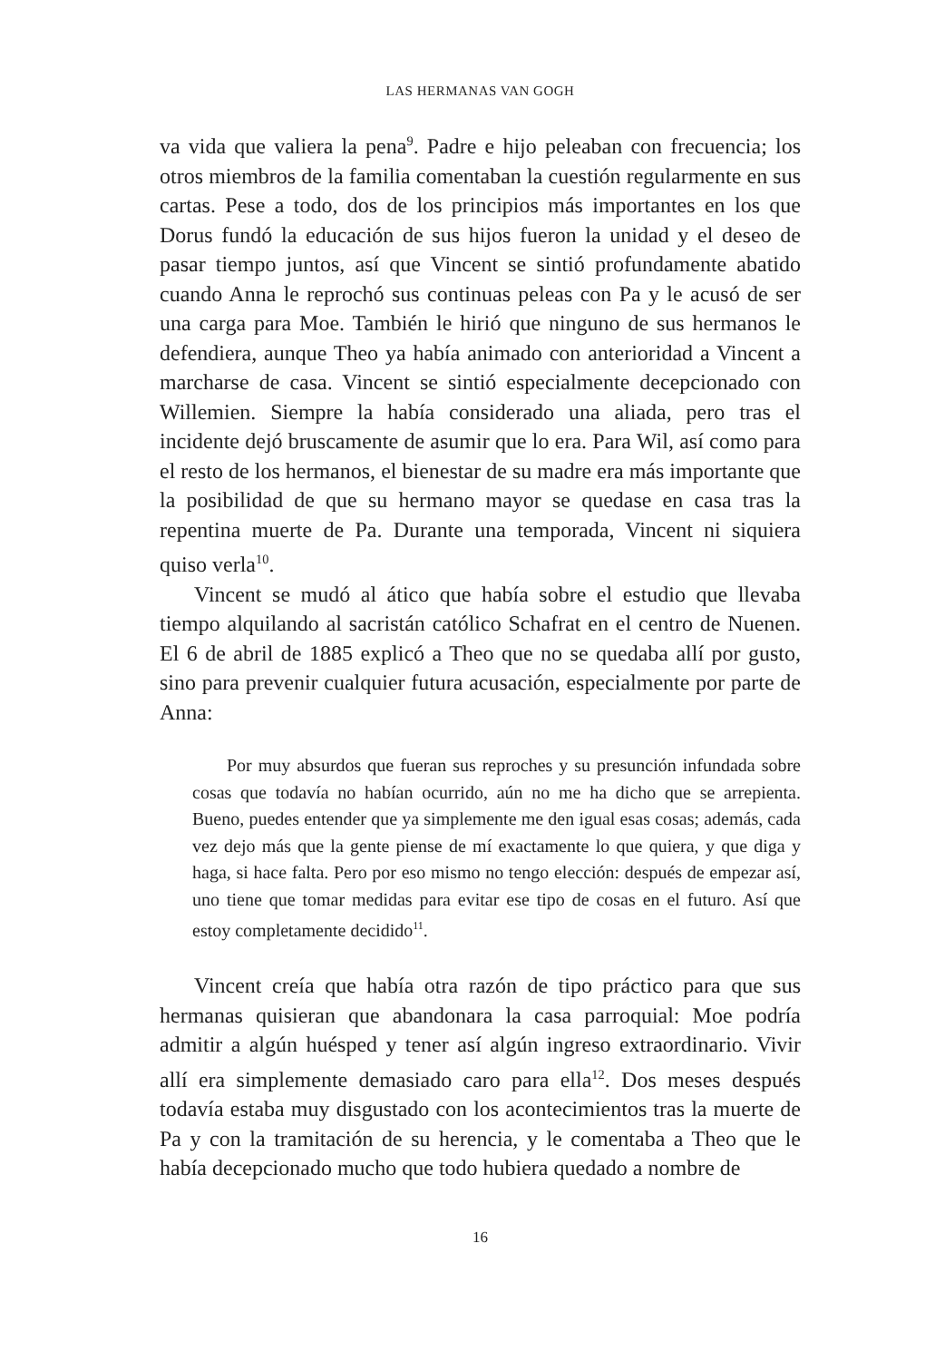LAS HERMANAS VAN GOGH
va vida que valiera la pena<sup>9</sup>. Padre e hijo peleaban con frecuencia; los otros miembros de la familia comentaban la cuestión regularmente en sus cartas. Pese a todo, dos de los principios más importantes en los que Dorus fundó la educación de sus hijos fueron la unidad y el deseo de pasar tiempo juntos, así que Vincent se sintió profundamente abatido cuando Anna le reprochó sus continuas peleas con Pa y le acusó de ser una carga para Moe. También le hirió que ninguno de sus hermanos le defendiera, aunque Theo ya había animado con anterioridad a Vincent a marcharse de casa. Vincent se sintió especialmente decepcionado con Willemien. Siempre la había considerado una aliada, pero tras el incidente dejó bruscamente de asumir que lo era. Para Wil, así como para el resto de los hermanos, el bienestar de su madre era más importante que la posibilidad de que su hermano mayor se quedase en casa tras la repentina muerte de Pa. Durante una temporada, Vincent ni siquiera quiso verla<sup>10</sup>.
Vincent se mudó al ático que había sobre el estudio que llevaba tiempo alquilando al sacristán católico Schafrat en el centro de Nuenen. El 6 de abril de 1885 explicó a Theo que no se quedaba allí por gusto, sino para prevenir cualquier futura acusación, especialmente por parte de Anna:
Por muy absurdos que fueran sus reproches y su presunción infundada sobre cosas que todavía no habían ocurrido, aún no me ha dicho que se arrepienta. Bueno, puedes entender que ya simplemente me den igual esas cosas; además, cada vez dejo más que la gente piense de mí exactamente lo que quiera, y que diga y haga, si hace falta. Pero por eso mismo no tengo elección: después de empezar así, uno tiene que tomar medidas para evitar ese tipo de cosas en el futuro. Así que estoy completamente decidido<sup>11</sup>.
Vincent creía que había otra razón de tipo práctico para que sus hermanas quisieran que abandonara la casa parroquial: Moe podría admitir a algún huésped y tener así algún ingreso extraordinario. Vivir allí era simplemente demasiado caro para ella<sup>12</sup>. Dos meses después todavía estaba muy disgustado con los acontecimientos tras la muerte de Pa y con la tramitación de su herencia, y le comentaba a Theo que le había decepcionado mucho que todo hubiera quedado a nombre de
16